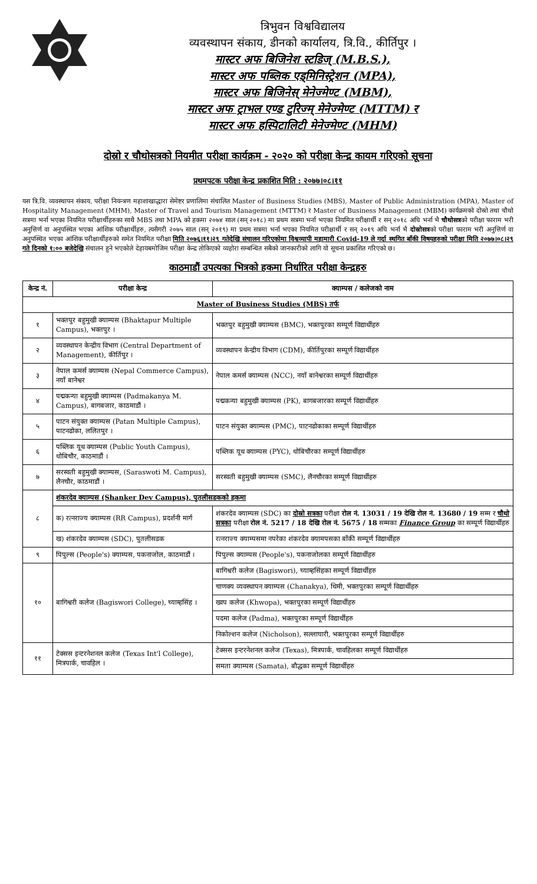त्रिभुवन विश्वविद्यालय
व्यवस्थापन संकाय, डीनको कार्यालय, त्रि.वि., कीर्तिपुर ।
मास्टर अफ बिजिनेश स्टडिज् (M.B.S.),
मास्टर अफ पब्लिक एड्मिनिस्ट्रेशन (MPA),
मास्टर अफ बिजिनेस् मेनेज्मेण्ट (MBM),
मास्टर अफ ट्राभल एण्ड टुरिज्म् मेनेज्मेण्ट (MTTM) र
मास्टर अफ हस्पिटालिटी मेनेज्मेण्ट (MHM)
दोस्रो र चौथोसत्रको नियमीत परीक्षा कार्यक्रम - २०२० को परीक्षा केन्द्र कायम गरिएको सूचना
प्रथमपटक परीक्षा केन्द्र प्रकाशित मिति : २०७७।०८।११
यस त्रि.वि. व्यवस्थापन संकाय, परीक्षा नियन्त्रण महाशाखाद्धारा सेमेष्टर प्रणालिमा संचालित Master of Business Studies (MBS), Master of Public Administration (MPA), Master of Hospitality Management (MHM), Master of Travel and Tourism Management (MTTM) र Master of Business Management (MBM) कार्यक्रमको दोस्रो तथा चौथो सत्रमा भर्ना भएका नियमित परीक्षार्थीहरुका साथै MBS तथा MPA को हकमा २०७४ साल (सन् २०१८) मा प्रथम सत्रमा भर्ना भएका नियमित परीक्षार्थी र सन् २०१८ अघि भर्ना भै चौथोसत्रको परीक्षा फाराम भरी अनुत्तिर्ण वा अनुपस्थित भएका आंशिक परीक्षार्थीहरु, त्यसैगरी २०७५ साल (सन् २०१९) मा प्रथम सत्रमा भर्ना भएका नियमित परीक्षार्थी र सन् २०१९ अघि भर्ना भै दोस्रोसत्रको परीक्षा फाराम भरी अनुत्तिर्ण वा अनुपस्थित भएका आंशिक परीक्षार्थीहरुको समेत नियमित परीक्षा मिति २०७६।११।२९ गतेदेखि संचालन गरिएकोमा विश्वव्यापी महामारी Covid-19 ले गर्दा स्थगित बाँकी विषयहरुको परीक्षा मिति २०७७।०८।२९ गते दिनको १:०० बजेदेखि संचालन हुने भएकोले देहायबमोजिम परीक्षा केन्द्र तोकिएको व्यहोरा सम्बन्धित सबैको जानकारीको लागि यो सूचना प्रकाशित गरिएको छ।
काठमाडौं उपत्यका भित्रको हकमा निर्धारित परीक्षा केन्द्रहरु
| केन्द्र नं. | परीक्षा केन्द्र | क्याम्पस / कलेजको नाम |
| --- | --- | --- |
| Master of Business Studies (MBS) तर्फ | | |
| १ | भक्तपुर बहुमुखी क्याम्पस (Bhaktapur Multiple Campus), भक्तपुर । | भक्तपुर बहुमुखी क्याम्पस (BMC), भक्तपुरका सम्पूर्ण विद्यार्थीहरु |
| २ | व्यवस्थापन केन्द्रीय विभाग (Central Department of Management), कीर्तिपुर । | व्यवस्थापन केन्द्रीय विभाग (CDM), कीर्तिपुरका सम्पूर्ण विद्यार्थीहरु |
| ३ | नेपाल कमर्स क्याम्पस (Nepal Commerce Campus), नयाँ बानेश्वर | नेपाल कमर्स क्याम्पस (NCC), नयाँ बानेश्वरका सम्पूर्ण विद्यार्थीहरु |
| ४ | पद्मकन्या बहुमुखी क्याम्पस (Padmakanya M. Campus), बागबजार, काठमाडौं । | पद्मकन्या बहुमुखी क्याम्पस (PK), बागबजारका सम्पूर्ण विद्यार्थीहरु |
| ५ | पाटन संयुक्त क्याम्पस (Patan Multiple Campus), पाटनढोका, ललितपुर । | पाटन संयुक्त क्याम्पस (PMC), पाटनढोकाका सम्पूर्ण विद्यार्थीहरु |
| ६ | पब्लिक यूथ क्याम्पस (Public Youth Campus), धोबिचौर, काठमाडौं । | पब्लिक यूथ क्याम्पस (PYC), धोबिचौरका सम्पूर्ण विद्यार्थीहरु |
| ७ | सरस्वती बहुमुखी क्याम्पस, (Saraswoti M. Campus), लैनचौर, काठमाडौं । | सरस्वती बहुमुखी क्याम्पस (SMC), लैनचौरका सम्पूर्ण विद्यार्थीहरु |
| ८ | शंकरदेव क्याम्पस (Shanker Dev Campus), पुतलीसडकको हकमा | |
| | क) रत्नराज्य क्याम्पस (RR Campus), प्रदर्शनी मार्ग | शंकरदेव क्याम्पस (SDC) का दोस्रो सत्रका परीक्षा रोल नं. 13031 / 19 देखि रोल नं. 13680 / 19 सम्म र चौथो सत्रका परीक्षा रोल नं. 5217 / 18 देखि रोल नं. 5675 / 18 सम्मका Finance Group का सम्पूर्ण विद्यार्थीहरु |
| | ख) शंकरदेव क्याम्पस (SDC), पुतलीसडक | रत्नराज्य क्याम्पसमा नपरेका शंकरदेव क्यामपसका बाँकी सम्पूर्ण विद्यार्थीहरु |
| ९ | पिपुल्स (People's) क्याम्पस, पकनाजोल, काठमाडौं । | पिपुल्स क्याम्पस (People's), पकनाजोलका सम्पूर्ण विद्यार्थीहरु |
| १० | बागिश्वरी कलेज (Bagiswori College), च्याम्हसिंह । | बागिश्वरी कलेज (Bagiswori), च्याम्हसिंहका सम्पूर्ण विद्यार्थीहरु |
| | | चाणक्य व्यवस्थापन क्याम्पस (Chanakya), थिमी, भक्तपुरका सम्पूर्ण विद्यार्थीहरु |
| | | ख्वप कलेज (Khwopa), भक्तपुरका सम्पूर्ण विद्यार्थीहरु |
| | | पदमा कलेज (Padma), भक्तपुरका सम्पूर्ण विद्यार्थीहरु |
| | | निकोल्शन कलेज (Nicholson), सल्लाघारी, भक्तपुरका सम्पूर्ण विद्यार्थीहरु |
| ११ | टेक्सस इन्टरनेशनल कलेज (Texas Int'l College), मित्रपार्क, चावहिल । | टेक्सस इन्टरनेशनल कलेज (Texas), मित्रपार्क, चावहिलका सम्पूर्ण विद्यार्थीहरु |
| | | समता क्याम्पस (Samata), बौद्धका सम्पूर्ण विद्यार्थीहरु |